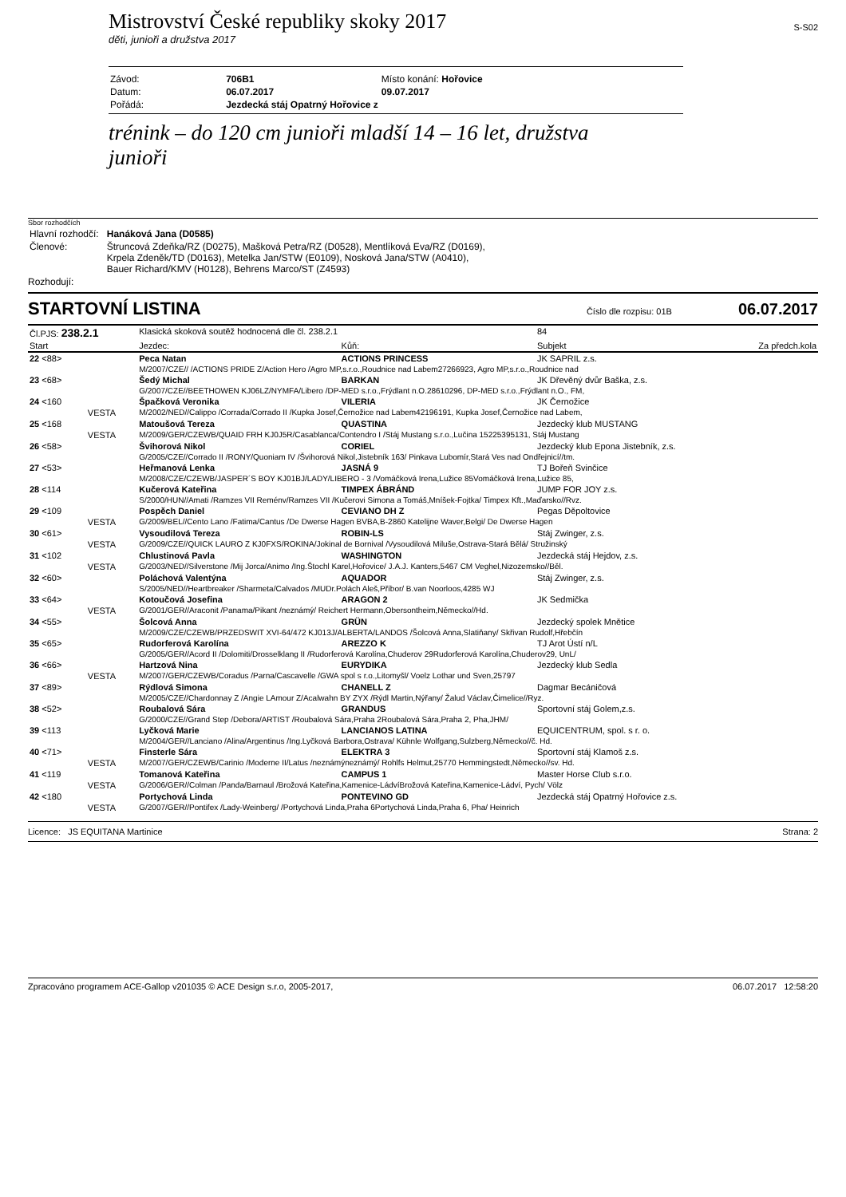Mistrovství České republiky skoky 2017
S-S02
děti, junioři a družstva 2017
| Závod: | 706B1 | Místo konání: Hořovice |
| Datum: | 06.07.2017 | 09.07.2017 |
| Pořádá: | Jezdecká stáj Opatrný Hořovice z | |
trénink – do 120 cm junioři mladší 14 – 16 let, družstva junioři
Sbor rozhodčích
| Hlavní rozhodčí: | Hanáková Jana (D0585) |
| Členové: | Štruncová Zdeňka/RZ (D0275), Mašková Petra/RZ (D0528), Mentlíková Eva/RZ (D0169), Krpela Zdeněk/TD (D0163), Metelka Jan/STW (E0109), Nosková Jana/STW (A0410), Bauer Richard/KMV (H0128), Behrens Marco/ST (Z4593) |
Rozhodují:
STARTOVNÍ LISTINA Číslo dle rozpisu: 01B 06.07.2017
| Čl.PJS: 238.2.1 | | Klasická skoková soutěž hodnocená dle čl. 238.2.1 | | 84 | |
| Start | | Jezdec: | Kůň: | Subjekt | Za předch.kola |
| 22 <88> | | Peca Natan | ACTIONS PRINCESS | JK SAPRIL z.s. | |
| | | M/2007/CZE// /ACTIONS PRIDE Z/Action Hero /Agro MP,s.r.o.,Roudnice nad Labem27266923, Agro MP,s.r.o.,Roudnice nad | | | |
| 23 <68> | | Šedý Michal | BARKAN | JK Dřevěný dvůr Baška, z.s. | |
| | | G/2007/CZE//BEETHOWEN KJ06LZ/NYMFA/Libero /DP-MED s.r.o.,Frýdlant n.O.28610296, DP-MED s.r.o.,Frýdlant n.O., FM, | | | |
| 24 <160 | | Špačková Veronika | VILERIA | JK Černožice | |
| | VESTA | M/2002/NED//Calippo /Corrada/Corrado II /Kupka Josef,Černožice nad Labem42196191, Kupka Josef,Černožice nad Labem, | | | |
| 25 <168 | | Matoušová Tereza | QUASTINA | Jezdecký klub MUSTANG | |
| | VESTA | M/2009/GER/CZEWB/QUAID FRH KJ0J5R/Casablanca/Contendro I /Stáj Mustang s.r.o.,Lučina 15225395131, Stáj Mustang | | | |
| 26 <58> | | Švihorová Nikol | CORIEL | Jezdecký klub Epona Jistebník, z.s. | |
| | | G/2005/CZE//Corrado II /RONY/Quoniam IV /Švihorová Nikol,Jistebník 163/ Pinkava Lubomír,Stará Ves nad Ondřejnicí//tm. | | | |
| 27 <53> | | Heřmanová Lenka | JASNÁ 9 | TJ Bořeň Svinčice | |
| | | M/2008/CZE/CZEWB/JASPER´S BOY KJ01BJ/LADY/LIBERO - 3 /Vomáčková Irena,Lužice 85Vomáčková Irena,Lužice 85, | | | |
| 28 <114 | | Kučerová Kateřina | TIMPEX ÁBRÁND | JUMP FOR JOY z.s. | |
| | | S/2000/HUN//Amati /Ramzes VII Reménv/Ramzes VII /Kučerovi Simona a Tomáš,Mníšek-Fojtka/ Timpex Kft.,Maďarsko//Rvz. | | | |
| 29 <109 | | Pospěch Daniel | CEVIANO DH Z | Pegas Děpoltovice | |
| | VESTA | G/2009/BEL//Cento Lano /Fatima/Cantus /De Dwerse Hagen BVBA,B-2860 Katelijne Waver,Belgi/ De Dwerse Hagen | | | |
| 30 <61> | | Vysoudilová Tereza | ROBIN-LS | Stáj Zwinger, z.s. | |
| | VESTA | G/2009/CZE//QUICK LAURO Z KJ0FXS/ROKINA/Jokinal de Bornival /Vysoudilová Miluše,Ostrava-Stará Bělá/ Stružinský | | | |
| 31 <102 | | Chlustinová Pavla | WASHINGTON | Jezdecká stáj Hejdov, z.s. | |
| | VESTA | G/2003/NED//Silverstone /Mij Jorca/Animo /Ing.Štochl Karel,Hořovice/ J.A.J. Kanters,5467 CM Veghel,Nizozemsko//Běl. | | | |
| 32 <60> | | Poláchová Valentýna | AQUADOR | Stáj Zwinger, z.s. | |
| | | S/2005/NED//Heartbreaker /Sharmeta/Calvados /MUDr.Polách Aleš,Příbor/ B.van Noorloos,4285 WJ | | | |
| 33 <64> | | Kotoučová Josefina | ARAGON 2 | JK Sedmička | |
| | VESTA | G/2001/GER//Araconit /Panama/Pikant /neznámý/ Reichert Hermann,Obersontheim,Německo//Hd. | | | |
| 34 <55> | | Šolcová Anna | GRÜN | Jezdecký spolek Mnětice | |
| | | M/2009/CZE/CZEWB/PRZEDSWIT XVI-64/472 KJ013J/ALBERTA/LANDOS /Šolcová Anna,Slatiňany/ Skřivan Rudolf,Hřebčín | | | |
| 35 <65> | | Rudorferová Karolína | AREZZO K | TJ Arot Ústí n/L | |
| | | G/2005/GER//Acord II /Dolomiti/Drosselklang II /Rudorferová Karolína,Chuderov 29Rudorferová Karolína,Chuderov29, UnL/ | | | |
| 36 <66> | | Hartzová Nina | EURYDIKA | Jezdecký klub Sedla | |
| | VESTA | M/2007/GER/CZEWB/Coradus /Parna/Cascavelle /GWA spol s r.o.,Litomyšl/ Voelz Lothar und Sven,25797 | | | |
| 37 <89> | | Rýdlová Simona | CHANELL Z | Dagmar Becáničová | |
| | | M/2005/CZE//Chardonnay Z /Angie LAmour Z/Acalwahn BY ZYX /Rýdl Martin,Nýřany/ Žalud Václav,Čimelice//Ryz. | | | |
| 38 <52> | | Roubalová Sára | GRANDUS | Sportovní stáj Golem,z.s. | |
| | | G/2000/CZE//Grand Step /Debora/ARTIST /Roubalová Sára,Praha 2Roubalová Sára,Praha 2, Pha,JHM/ | | | |
| 39 <113 | | Lyčková Marie | LANCIANOS LATINA | EQUICENTRUM, spol. s r. o. | |
| | | M/2004/GER//Lanciano /Alina/Argentinus /Ing.Lyčková Barbora,Ostrava/ Kühnle Wolfgang,Sulzberg,Německo//č. Hd. | | | |
| 40 <71> | | Finsterle Sára | ELEKTRA 3 | Sportovní stáj Klamoš z.s. | |
| | VESTA | M/2007/GER/CZEWB/Carinio /Moderne II/Latus /neznámýneznámý/ Rohlfs Helmut,25770 Hemmingstedt,Německo//sv. Hd. | | | |
| 41 <119 | | Tomanová Kateřina | CAMPUS 1 | Master Horse Club s.r.o. | |
| | VESTA | G/2006/GER//Colman /Panda/Barnaul /Brožová Kateřina,Kamenice-LádvíBrožová Kateřina,Kamenice-Ládví, Pych/ Völz | | | |
| 42 <180 | | Portychová Linda | PONTEVINO GD | Jezdecká stáj Opatrný Hořovice z.s. | |
| | VESTA | G/2007/GER//Pontifex /Lady-Weinberg/ /Portychová Linda,Praha 6Portychová Linda,Praha 6, Pha/ Heinrich | | | |
Licence: JS EQUITANA Martinice Strana: 2
Zpracováno programem ACE-Gallop v201035 © ACE Design s.r.o, 2005-2017, 06.07.2017 12:58:20